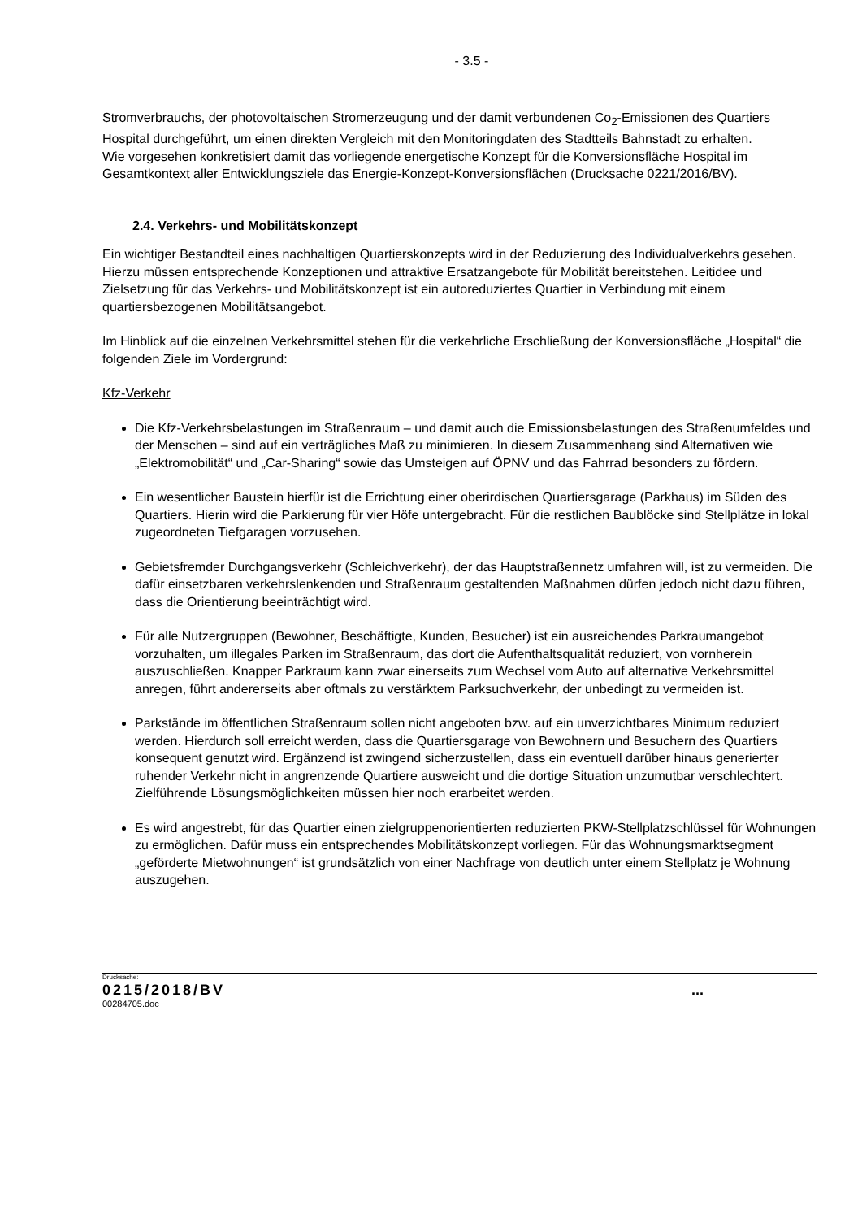- 3.5 -
Stromverbrauchs, der photovoltaischen Stromerzeugung und der damit verbundenen Co<sub>2</sub>-Emissionen des Quartiers Hospital durchgeführt, um einen direkten Vergleich mit den Monitoringdaten des Stadtteils Bahnstadt zu erhalten.
Wie vorgesehen konkretisiert damit das vorliegende energetische Konzept für die Konversionsfläche Hospital im Gesamtkontext aller Entwicklungsziele das Energie-Konzept-Konversionsflächen (Drucksache 0221/2016/BV).
2.4. Verkehrs- und Mobilitätskonzept
Ein wichtiger Bestandteil eines nachhaltigen Quartierskonzepts wird in der Reduzierung des Individualverkehrs gesehen. Hierzu müssen entsprechende Konzeptionen und attraktive Ersatzangebote für Mobilität bereitstehen. Leitidee und Zielsetzung für das Verkehrs- und Mobilitätskonzept ist ein autoreduziertes Quartier in Verbindung mit einem quartiersbezogenen Mobilitätsangebot.
Im Hinblick auf die einzelnen Verkehrsmittel stehen für die verkehrliche Erschließung der Konversionsfläche „Hospital“ die folgenden Ziele im Vordergrund:
Kfz-Verkehr
Die Kfz-Verkehrsbelastungen im Straßenraum – und damit auch die Emissionsbelastungen des Straßenumfeldes und der Menschen – sind auf ein verträgliches Maß zu minimieren. In diesem Zusammenhang sind Alternativen wie „Elektromobilität“ und „Car-Sharing“ sowie das Umsteigen auf ÖPNV und das Fahrrad besonders zu fördern.
Ein wesentlicher Baustein hierfür ist die Errichtung einer oberirdischen Quartiersgarage (Parkhaus) im Süden des Quartiers. Hierin wird die Parkierung für vier Höfe untergebracht. Für die restlichen Baublöcke sind Stellplätze in lokal zugeordneten Tiefgaragen vorzusehen.
Gebietsfremder Durchgangsverkehr (Schleichverkehr), der das Hauptstraßennetz umfahren will, ist zu vermeiden. Die dafür einsetzbaren verkehrslenkenden und Straßenraum gestaltenden Maßnahmen dürfen jedoch nicht dazu führen, dass die Orientierung beeinträchtigt wird.
Für alle Nutzergruppen (Bewohner, Beschäftigte, Kunden, Besucher) ist ein ausreichendes Parkraumangebot vorzuhalten, um illegales Parken im Straßenraum, das dort die Aufenthaltsqualität reduziert, von vornherein auszuschließen. Knapper Parkraum kann zwar einerseits zum Wechsel vom Auto auf alternative Verkehrsmittel anregen, führt andererseits aber oftmals zu verstärktem Parksuchverkehr, der unbedingt zu vermeiden ist.
Parkstände im öffentlichen Straßenraum sollen nicht angeboten bzw. auf ein unverzichtbares Minimum reduziert werden. Hierdurch soll erreicht werden, dass die Quartiersgarage von Bewohnern und Besuchern des Quartiers konsequent genutzt wird. Ergänzend ist zwingend sicherzustellen, dass ein eventuell darüber hinaus generierter ruhender Verkehr nicht in angrenzende Quartiere ausweicht und die dortige Situation unzumutbar verschlechtert. Zielführende Lösungsmöglichkeiten müssen hier noch erarbeitet werden.
Es wird angestrebt, für das Quartier einen zielgruppenorientierten reduzierten PKW-Stellplatzschlüssel für Wohnungen zu ermöglichen. Dafür muss ein entsprechendes Mobilitätskonzept vorliegen. Für das Wohnungsmarktsegment „geförderte Mietwohnungen“ ist grundsätzlich von einer Nachfrage von deutlich unter einem Stellplatz je Wohnung auszugehen.
Drucksache:
0215/2018/BV...
00284705.doc